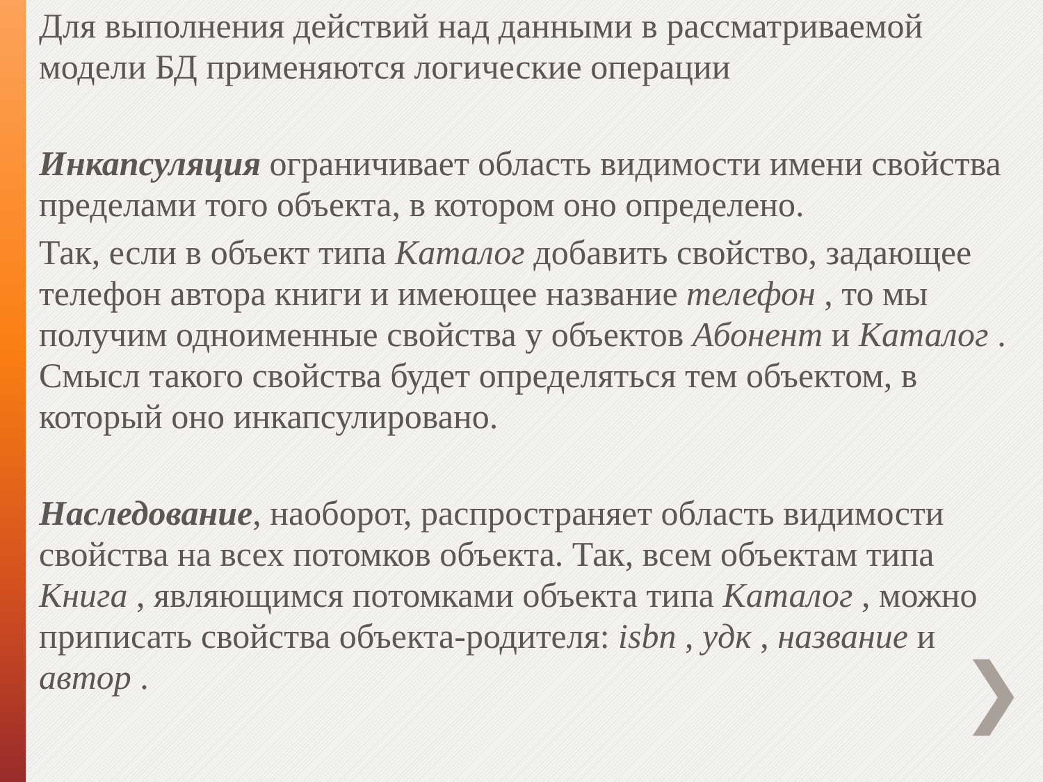Для выполнения действий над данными в рассматриваемой модели БД применяются логические операции
Инкапсуляция ограничивает область видимости имени свойства пределами того объекта, в котором оно определено.
Так, если в объект типа Каталог добавить свойство, задающее телефон автора книги и имеющее название телефон , то мы получим одноименные свойства у объектов Абонент и Каталог . Смысл такого свойства будет определяться тем объектом, в который оно инкапсулировано.
Наследование, наоборот, распространяет область видимости свойства на всех потомков объекта. Так, всем объектам типа Книга , являющимся потомками объекта типа Каталог , можно приписать свойства объекта-родителя: isbn , удк , название и автор .
❯